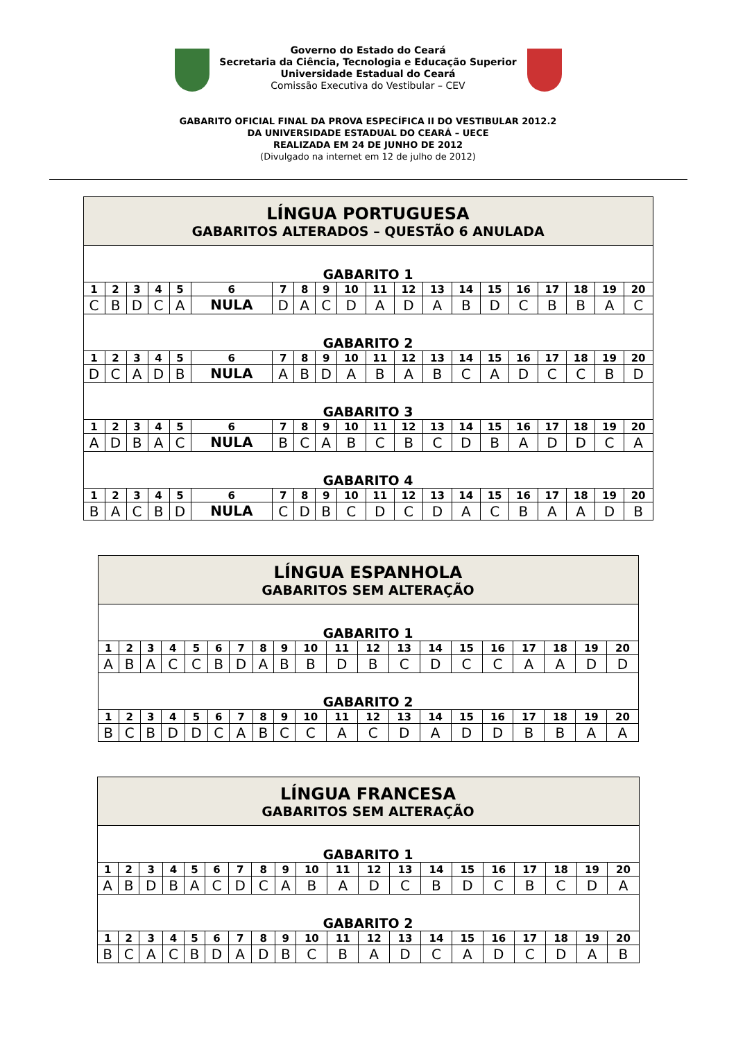Governo do Estado do Ceará
Secretaria da Ciência, Tecnologia e Educação Superior
Universidade Estadual do Ceará
Comissão Executiva do Vestibular – CEV
GABARITO OFICIAL FINAL DA PROVA ESPECÍFICA II DO VESTIBULAR 2012.2
DA UNIVERSIDADE ESTADUAL DO CEARÁ – UECE
REALIZADA EM 24 DE JUNHO DE 2012
(Divulgado na internet em 12 de julho de 2012)
| LÍNGUA PORTUGUESA GABARITOS ALTERADOS – QUESTÃO 6 ANULADA | | | | | | | | | | | | | | | | | | | |
| GABARITO 1 | | | | | | | | | | | | | | | | | | | |
| 1 | 2 | 3 | 4 | 5 | 6 | 7 | 8 | 9 | 10 | 11 | 12 | 13 | 14 | 15 | 16 | 17 | 18 | 19 | 20 |
| C | B | D | C | A | NULA | D | A | C | D | A | D | A | B | D | C | B | B | A | C |
| GABARITO 2 | | | | | | | | | | | | | | | | | | | |
| 1 | 2 | 3 | 4 | 5 | 6 | 7 | 8 | 9 | 10 | 11 | 12 | 13 | 14 | 15 | 16 | 17 | 18 | 19 | 20 |
| D | C | A | D | B | NULA | A | B | D | A | B | A | B | C | A | D | C | C | B | D |
| GABARITO 3 | | | | | | | | | | | | | | | | | | | |
| 1 | 2 | 3 | 4 | 5 | 6 | 7 | 8 | 9 | 10 | 11 | 12 | 13 | 14 | 15 | 16 | 17 | 18 | 19 | 20 |
| A | D | B | A | C | NULA | B | C | A | B | C | B | C | D | B | A | D | D | C | A |
| GABARITO 4 | | | | | | | | | | | | | | | | | | | |
| 1 | 2 | 3 | 4 | 5 | 6 | 7 | 8 | 9 | 10 | 11 | 12 | 13 | 14 | 15 | 16 | 17 | 18 | 19 | 20 |
| B | A | C | B | D | NULA | C | D | B | C | D | C | D | A | C | B | A | A | D | B |
| LÍNGUA ESPANHOLA GABARITOS SEM ALTERAÇÃO | | | | | | | | | | | | | | | | | | | |
| GABARITO 1 | | | | | | | | | | | | | | | | | | | |
| 1 | 2 | 3 | 4 | 5 | 6 | 7 | 8 | 9 | 10 | 11 | 12 | 13 | 14 | 15 | 16 | 17 | 18 | 19 | 20 |
| A | B | A | C | C | B | D | A | B | B | D | B | C | D | C | C | A | A | D | D |
| GABARITO 2 | | | | | | | | | | | | | | | | | | | |
| 1 | 2 | 3 | 4 | 5 | 6 | 7 | 8 | 9 | 10 | 11 | 12 | 13 | 14 | 15 | 16 | 17 | 18 | 19 | 20 |
| B | C | B | D | D | C | A | B | C | C | A | C | D | A | D | D | B | B | A | A |
| LÍNGUA FRANCESA GABARITOS SEM ALTERAÇÃO | | | | | | | | | | | | | | | | | | | |
| GABARITO 1 | | | | | | | | | | | | | | | | | | | |
| 1 | 2 | 3 | 4 | 5 | 6 | 7 | 8 | 9 | 10 | 11 | 12 | 13 | 14 | 15 | 16 | 17 | 18 | 19 | 20 |
| A | B | D | B | A | C | D | C | A | B | A | D | C | B | D | C | B | C | D | A |
| GABARITO 2 | | | | | | | | | | | | | | | | | | | |
| 1 | 2 | 3 | 4 | 5 | 6 | 7 | 8 | 9 | 10 | 11 | 12 | 13 | 14 | 15 | 16 | 17 | 18 | 19 | 20 |
| B | C | A | C | B | D | A | D | B | C | B | A | D | C | A | D | C | D | A | B |